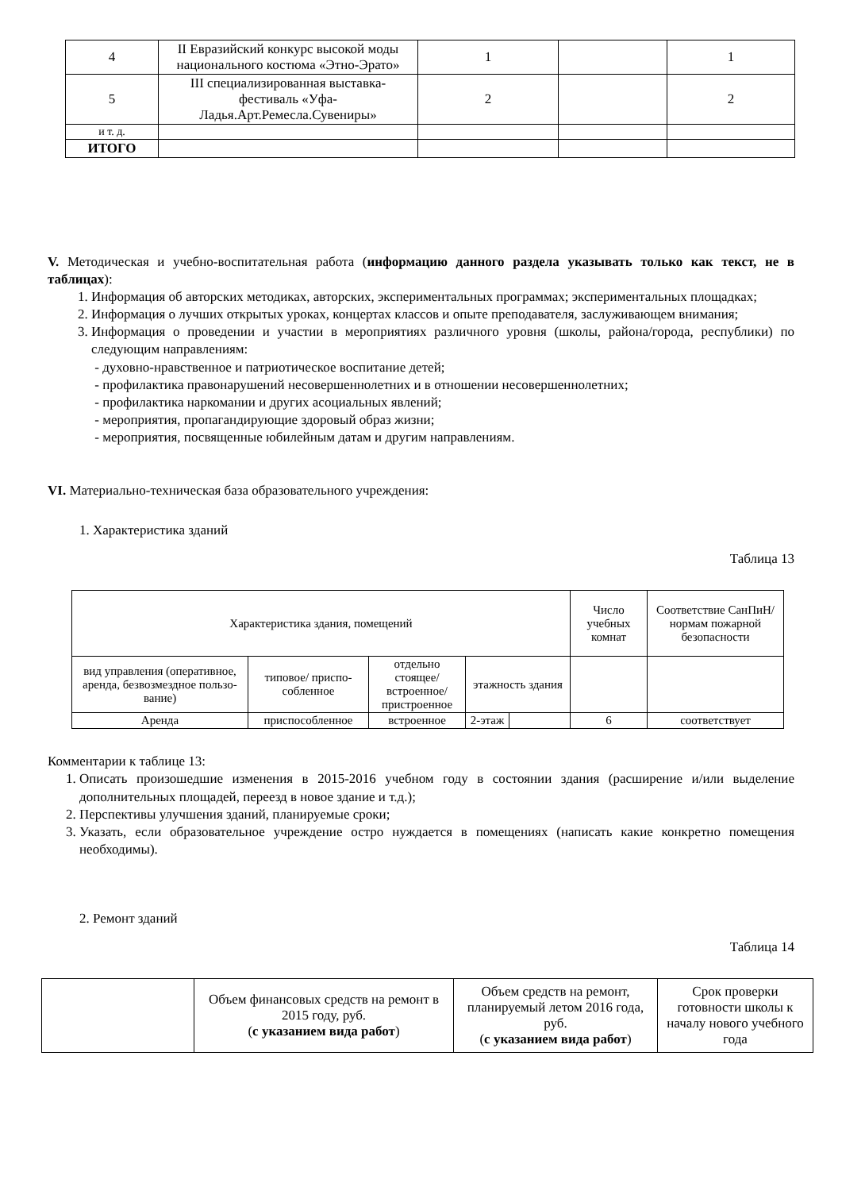| 4 | II Евразийский конкурс высокой моды национального костюма «Этно-Эрато» | 1 | | 1 |
| 5 | III специализированная выставка-фестиваль «Уфа-Ладья.Арт.Ремесла.Сувениры» | 2 | | 2 |
| и т. д. | | | | |
| ИТОГО | | | | |
V. Методическая и учебно-воспитательная работа (информацию данного раздела указывать только как текст, не в таблицах):
1. Информация об авторских методиках, авторских, экспериментальных программах; экспериментальных площадках;
2. Информация о лучших открытых уроках, концертах классов и опыте преподавателя, заслуживающем внимания;
3. Информация о проведении и участии в мероприятиях различного уровня (школы, района/города, республики) по следующим направлениям:
- духовно-нравственное и патриотическое воспитание детей;
- профилактика правонарушений несовершеннолетних и в отношении несовершеннолетних;
- профилактика наркомании и других асоциальных явлений;
- мероприятия, пропагандирующие здоровый образ жизни;
- мероприятия, посвященные юбилейным датам и другим направлениям.
VI. Материально-техническая база образовательного учреждения:
1. Характеристика зданий
Таблица 13
| Характеристика здания, помещений | | | | | Число учебных комнат | Соответствие СанПиН/ нормам пожарной безопасности |
| вид управления (оперативное, аренда, безвозмездное пользо-вание) | типовое/ приспо-собленное | отдельно стоящее/ встроенное/ пристроенное | этажность здания | | | |
| Аренда | приспособленное | встроенное | 2-этаж | | 6 | соответствует |
Комментарии к таблице 13:
1. Описать произошедшие изменения в 2015-2016 учебном году в состоянии здания (расширение и/или выделение дополнительных площадей, переезд в новое здание и т.д.);
2. Перспективы улучшения зданий, планируемые сроки;
3. Указать, если образовательное учреждение остро нуждается в помещениях (написать какие конкретно помещения необходимы).
2. Ремонт зданий
Таблица 14
| | Объем финансовых средств на ремонт в 2015 году, руб. ( с указанием вида работ ) | Объем средств на ремонт, планируемый летом 2016 года, руб. ( с указанием вида работ ) | Срок проверки готовности школы к началу нового учебного года |